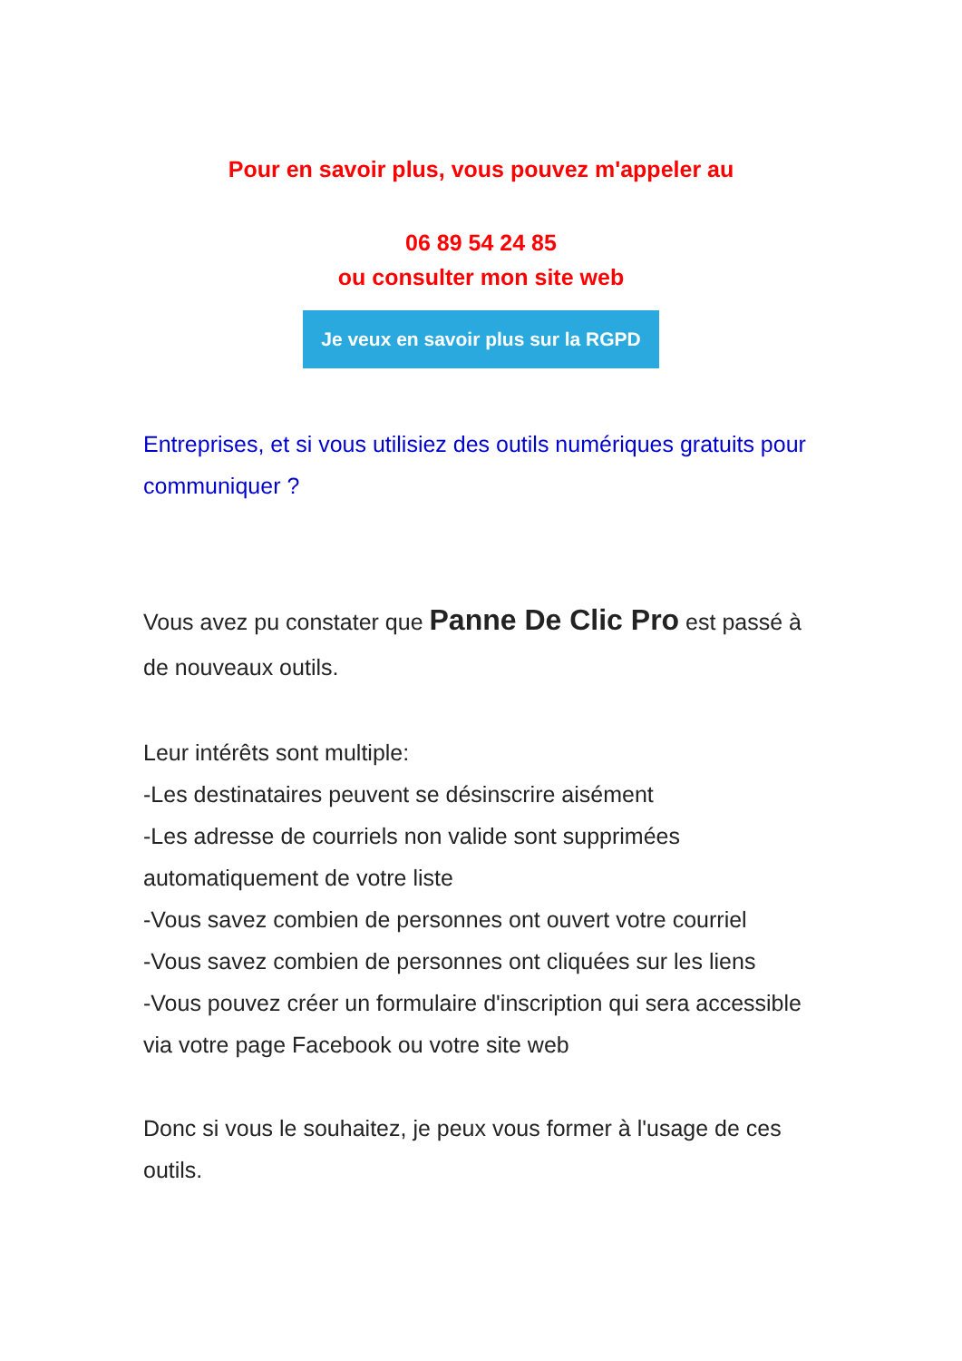Pour en savoir plus, vous pouvez m'appeler au
06 89 54 24 85
ou consulter mon site web
Je veux en savoir plus sur la RGPD
Entreprises, et si vous utilisiez des outils numériques gratuits pour communiquer ?
Vous avez pu constater que Panne De Clic Pro est passé à de nouveaux outils.
Leur intérêts sont multiple:
-Les destinataires peuvent se désinscrire aisément
-Les adresse de courriels non valide sont supprimées automatiquement de votre liste
-Vous savez combien de personnes ont ouvert votre courriel
-Vous savez combien de personnes ont cliquées sur les liens
-Vous pouvez créer un formulaire d'inscription qui sera accessible via votre page Facebook ou votre site web
Donc si vous le souhaitez, je peux vous former à l'usage de ces outils.